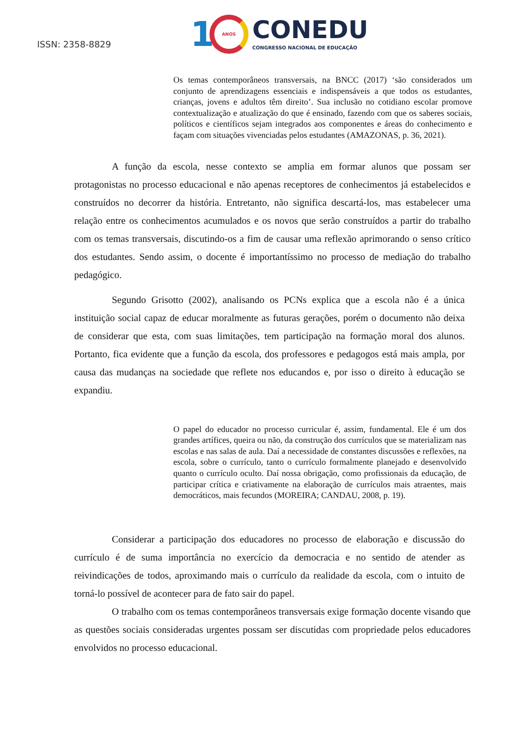ISSN: 2358-8829
1
ANOS
CONEDU
CONGRESSO NACIONAL DE EDUCAÇÃO
Os temas contemporâneos transversais, na BNCC (2017) ‘são considerados um conjunto de aprendizagens essenciais e indispensáveis a que todos os estudantes, crianças, jovens e adultos têm direito’. Sua inclusão no cotidiano escolar promove contextualização e atualização do que é ensinado, fazendo com que os saberes sociais, políticos e científicos sejam integrados aos componentes e áreas do conhecimento e façam com situações vivenciadas pelos estudantes (AMAZONAS, p. 36, 2021).
A função da escola, nesse contexto se amplia em formar alunos que possam ser protagonistas no processo educacional e não apenas receptores de conhecimentos já estabelecidos e construídos no decorrer da história. Entretanto, não significa descartá-los, mas estabelecer uma relação entre os conhecimentos acumulados e os novos que serão construídos a partir do trabalho com os temas transversais, discutindo-os a fim de causar uma reflexão aprimorando o senso crítico dos estudantes. Sendo assim, o docente é importantíssimo no processo de mediação do trabalho pedagógico.
Segundo Grisotto (2002), analisando os PCNs explica que a escola não é a única instituição social capaz de educar moralmente as futuras gerações, porém o documento não deixa de considerar que esta, com suas limitações, tem participação na formação moral dos alunos. Portanto, fica evidente que a função da escola, dos professores e pedagogos está mais ampla, por causa das mudanças na sociedade que reflete nos educandos e, por isso o direito à educação se expandiu.
O papel do educador no processo curricular é, assim, fundamental. Ele é um dos grandes artífices, queira ou não, da construção dos currículos que se materializam nas escolas e nas salas de aula. Daí a necessidade de constantes discussões e reflexões, na escola, sobre o currículo, tanto o currículo formalmente planejado e desenvolvido quanto o currículo oculto. Daí nossa obrigação, como profissionais da educação, de participar crítica e criativamente na elaboração de currículos mais atraentes, mais democráticos, mais fecundos (MOREIRA; CANDAU, 2008, p. 19).
Considerar a participação dos educadores no processo de elaboração e discussão do currículo é de suma importância no exercício da democracia e no sentido de atender as reivindicações de todos, aproximando mais o currículo da realidade da escola, com o intuito de torná-lo possível de acontecer para de fato sair do papel.
O trabalho com os temas contemporâneos transversais exige formação docente visando que as questões sociais consideradas urgentes possam ser discutidas com propriedade pelos educadores envolvidos no processo educacional.